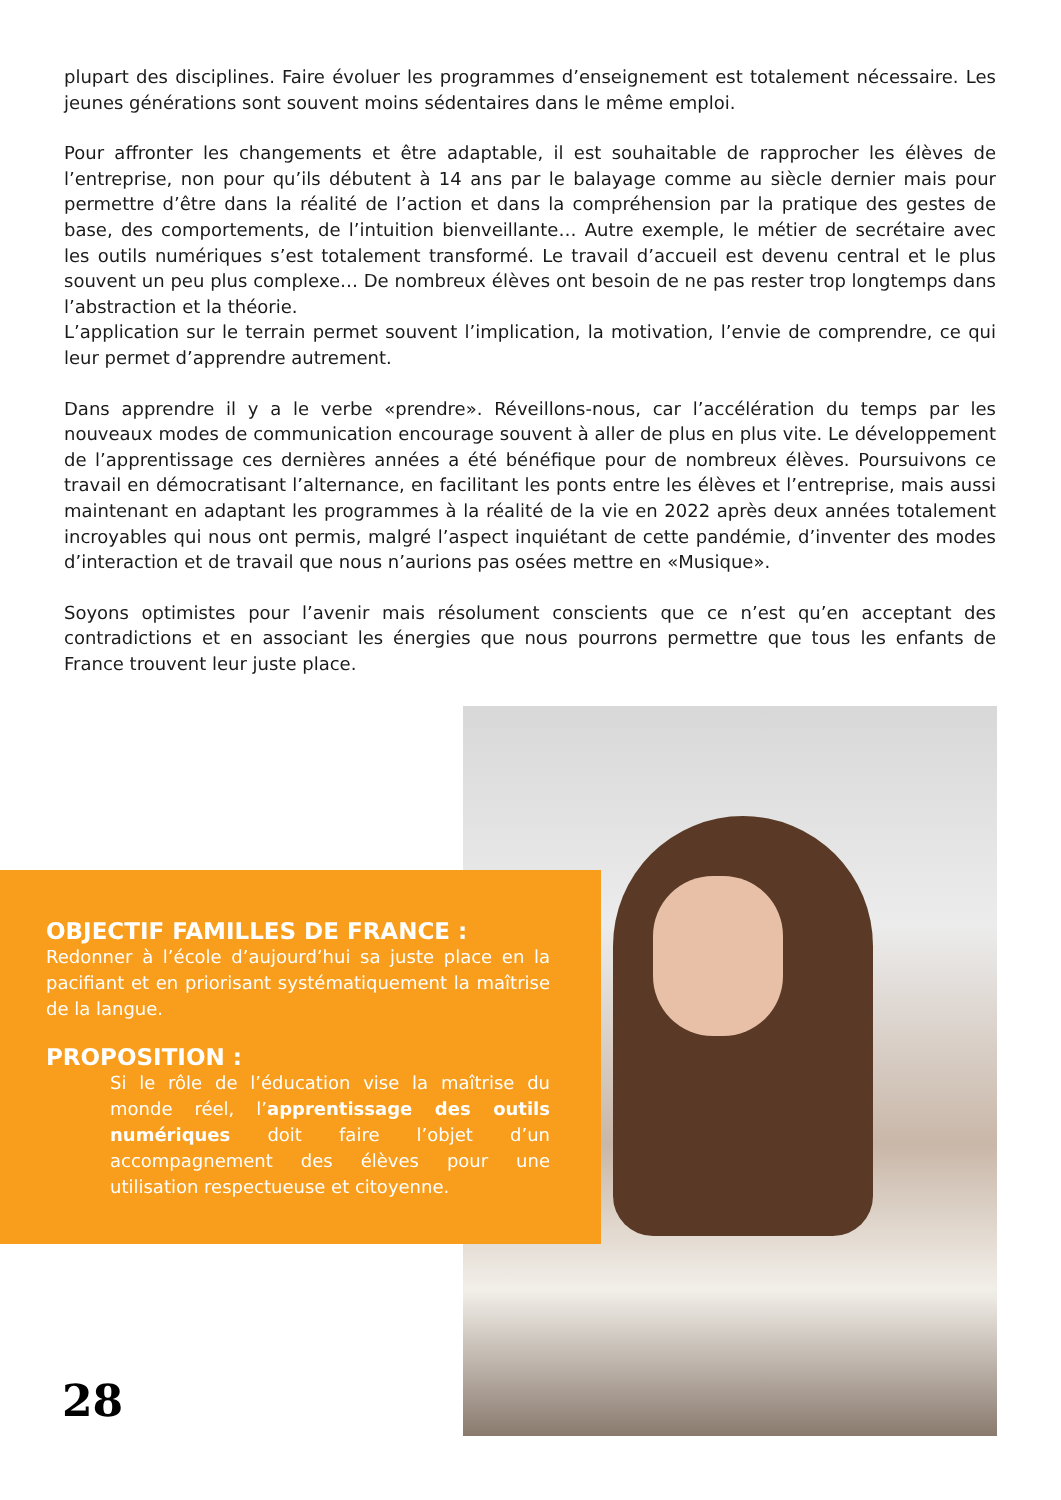plupart des disciplines. Faire évoluer les programmes d’enseignement est totalement nécessaire. Les jeunes générations sont souvent moins sédentaires dans le même emploi.
Pour affronter les changements et être adaptable, il est souhaitable de rapprocher les élèves de l’entreprise, non pour qu’ils débutent à 14 ans par le balayage comme au siècle dernier mais pour permettre d’être dans la réalité de l’action et dans la compréhension par la pratique des gestes de base, des comportements, de l’intuition bienveillante… Autre exemple, le métier de secrétaire avec les outils numériques s’est totalement transformé. Le travail d’accueil est devenu central et le plus souvent un peu plus complexe… De nombreux élèves ont besoin de ne pas rester trop longtemps dans l’abstraction et la théorie.
L’application sur le terrain permet souvent l’implication, la motivation, l’envie de comprendre, ce qui leur permet d’apprendre autrement.
Dans apprendre il y a le verbe «prendre». Réveillons-nous, car l’accélération du temps par les nouveaux modes de communication encourage souvent à aller de plus en plus vite. Le développement de l’apprentissage ces dernières années a été bénéfique pour de nombreux élèves. Poursuivons ce travail en démocratisant l’alternance, en facilitant les ponts entre les élèves et l’entreprise, mais aussi maintenant en adaptant les programmes à la réalité de la vie en 2022 après deux années totalement incroyables qui nous ont permis, malgré l’aspect inquiétant de cette pandémie, d’inventer des modes d’interaction et de travail que nous n’aurions pas osées mettre en «Musique».
Soyons optimistes pour l’avenir mais résolument conscients que ce n’est qu’en acceptant des contradictions et en associant les énergies que nous pourrons permettre que tous les enfants de France trouvent leur juste place.
OBJECTIF FAMILLES DE FRANCE :
Redonner à l’école d’aujourd’hui sa juste place en la pacifiant et en priorisant systématiquement la maîtrise de la langue.
PROPOSITION :
Si le rôle de l’éducation vise la maîtrise du monde réel, l’apprentissage des outils numériques doit faire l’objet d’un accompagnement des élèves pour une utilisation respectueuse et citoyenne.
28